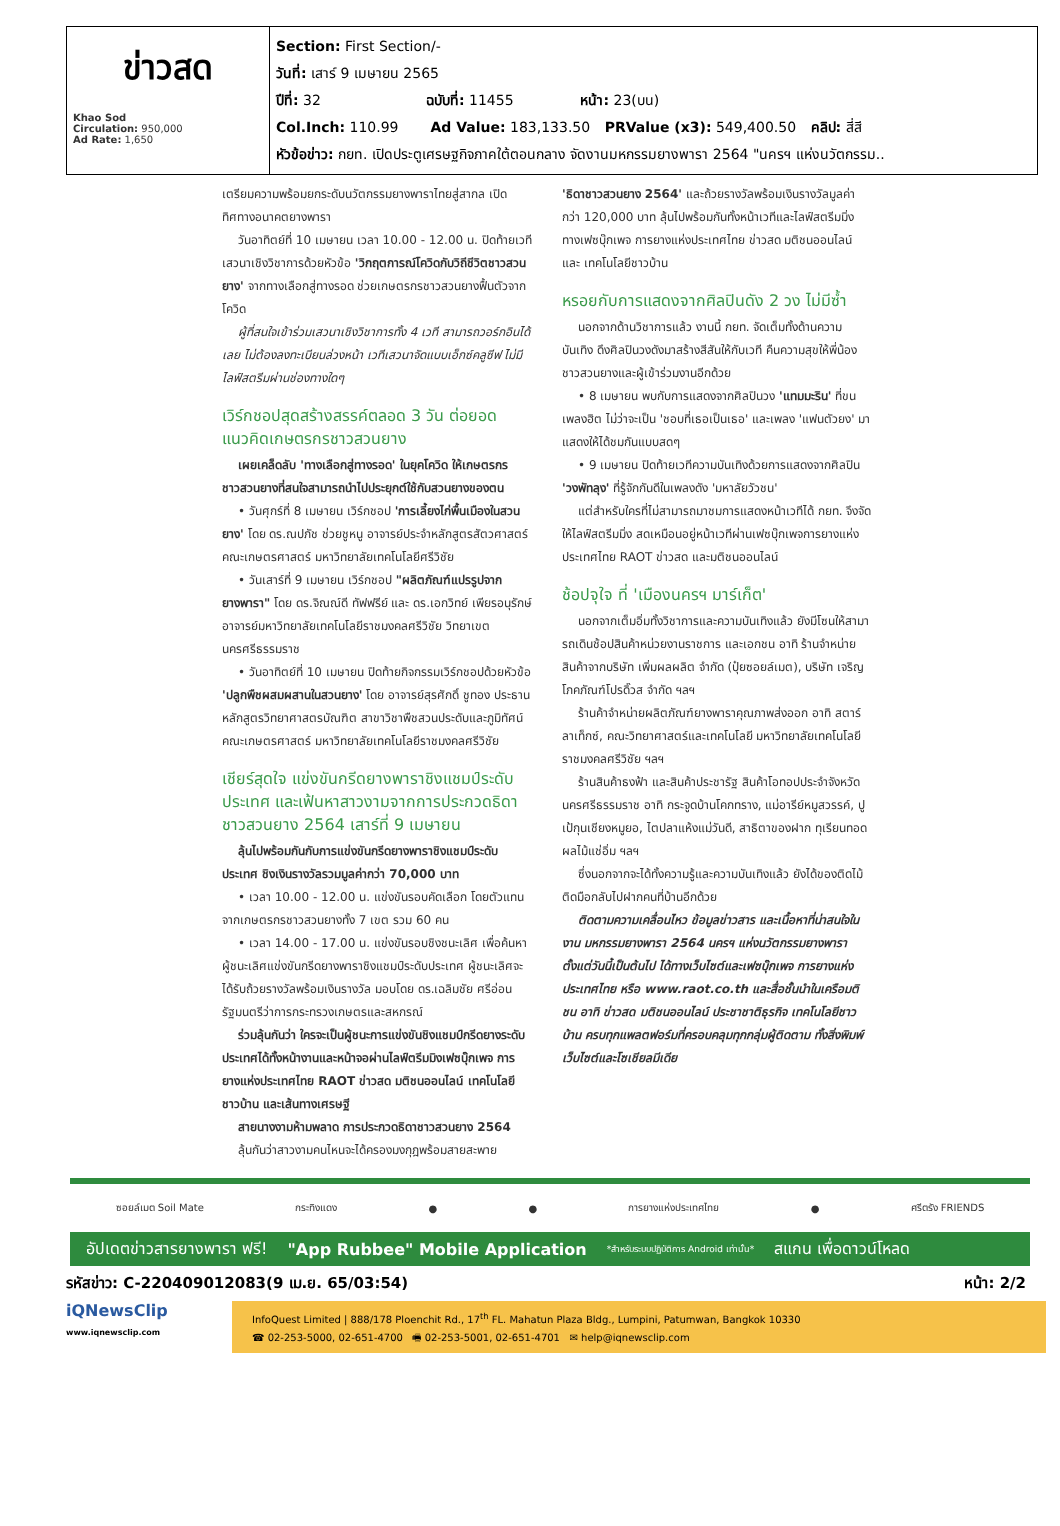ข่าวสด
Khao Sod
Circulation: 950,000
Ad Rate: 1,650
Section: First Section/-
วันที่: เสาร์ 9 เมษายน 2565
ปีที่: 32 ฉบับที่: 11455 หน้า: 23(บน)
Col.Inch: 110.99 Ad Value: 183,133.50 PRValue (x3): 549,400.50 คลิป: สี่สี
หัวข้อข่าว: กยท. เปิดประตูเศรษฐกิจภาคใต้ตอนกลาง จัดงานมหกรรมยางพารา 2564 "นครฯ แห่งนวัตกรรม..
เตรียมความพร้อมยกระดับนวัตกรรมยางพาราไทยสู่สากล เปิดทิศทางอนาคตยางพารา
วันอาทิตย์ที่ 10 เมษายน เวลา 10.00 - 12.00 น. ปิดท้ายเวทีเสวนาเชิงวิชาการด้วยหัวข้อ 'วิกฤตการณ์โควิดกับวิถีชีวิตชาวสวนยาง' จากทางเลือกสู่ทางรอด ช่วยเกษตรกรชาวสวนยางฟื้นตัวจากโควิด
ผู้ที่สนใจเข้าร่วมเสวนาเชิงวิชาการทั้ง 4 เวที สามารถวอร์กอินได้เลย ไม่ต้องลงทะเบียนล่วงหน้า เวทีเสวนาจัดแบบเอ็กซ์คลูซีฟ ไม่มีไลฟ์สตรีมผ่านช่องทางใดๆ
เวิร์กชอปสุดสร้างสรรค์ตลอด 3 วัน ต่อยอดแนวคิดเกษตรกรชาวสวนยาง
เผยเคล็ดลับ 'ทางเลือกสู่ทางรอด' ในยุคโควิด ให้เกษตรกรชาวสวนยางที่สนใจสามารถนำไปประยุกต์ใช้กับสวนยางของตน
• วันศุกร์ที่ 8 เมษายน เวิร์กชอป 'การเลี้ยงไก่พื้นเมืองในสวนยาง' โดย ดร.ณปภัช ช่วยชูหนู อาจารย์ประจำหลักสูตรสัตวศาสตร์ คณะเกษตรศาสตร์ มหาวิทยาลัยเทคโนโลยีศรีวิชัย
• วันเสาร์ที่ 9 เมษายน เวิร์กชอป "ผลิตภัณฑ์แปรรูปจากยางพารา" โดย ดร.จิณณ์ดี ทัฟฟรีย์ และ ดร.เอกวิทย์ เพียรอนุรักษ์ อาจารย์มหาวิทยาลัยเทคโนโลยีราชมงคลศรีวิชัย วิทยาเขตนครศรีธรรมราช
• วันอาทิตย์ที่ 10 เมษายน ปิดท้ายกิจกรรมเวิร์กชอปด้วยหัวข้อ 'ปลูกพืชผสมผสานในสวนยาง' โดย อาจารย์สุรศักดิ์ ชูทอง ประธานหลักสูตรวิทยาศาสตรบัณฑิต สาขาวิชาพืชสวนประดับและภูมิทัศน์ คณะเกษตรศาสตร์ มหาวิทยาลัยเทคโนโลยีราชมงคลศรีวิชัย
เชียร์สุดใจ แข่งขันกรีดยางพาราชิงแชมป์ระดับประเทศ และเฟ้นหาสาวงามจากการประกวดธิดาชาวสวนยาง 2564 เสาร์ที่ 9 เมษายน
ลุ้นไปพร้อมกันกับการแข่งขันกรีดยางพาราชิงแชมป์ระดับประเทศ ชิงเงินรางวัลรวมมูลค่ากว่า 70,000 บาท
• เวลา 10.00 - 12.00 น. แข่งขันรอบคัดเลือก โดยตัวแทนจากเกษตรกรชาวสวนยางทั้ง 7 เขต รวม 60 คน
• เวลา 14.00 - 17.00 น. แข่งขันรอบชิงชนะเลิศ เพื่อค้นหาผู้ชนะเลิศแข่งขันกรีดยางพาราชิงแชมป์ระดับประเทศ ผู้ชนะเลิศจะได้รับถ้วยรางวัลพร้อมเงินรางวัล มอบโดย ดร.เฉลิมชัย ศรีอ่อน รัฐมนตรีว่าการกระทรวงเกษตรและสหกรณ์
ร่วมลุ้นกันว่า ใครจะเป็นผู้ชนะการแข่งขันชิงแชมป์กรีดยางระดับประเทศได้ทั้งหน้างานและหน้าจอผ่านไลฟ์ตรีมมิงเฟซบุ๊กเพจ การยางแห่งประเทศไทย RAOT ข่าวสด มติชนออนไลน์ เทคโนโลยีชาวบ้าน และเส้นทางเศรษฐี
สายนางงามห้ามพลาด การประกวดธิดาชาวสวนยาง 2564
ลุ้นกันว่าสาวงามคนไหนจะได้ครองมงกุฎพร้อมสายสะพาย
'ธิดาชาวสวนยาง 2564' และถ้วยรางวัลพร้อมเงินรางวัลมูลค่ากว่า 120,000 บาท ลุ้นไปพร้อมกันทั้งหน้าเวทีและไลฟ์สตรีมมิ่งทางเฟซบุ๊กเพจ การยางแห่งประเทศไทย ข่าวสด มติชนออนไลน์ และ เทคโนโลยีชาวบ้าน
หรอยกับการแสดงจากศิลปินดัง 2 วง ไม่มีซ้ำ
นอกจากด้านวิชาการแล้ว งานนี้ กยท. จัดเต็มทั้งด้านความบันเทิง ดึงศิลปินวงดังมาสร้างสีสันให้กับเวที คืนความสุขให้พี่น้องชาวสวนยางและผู้เข้าร่วมงานอีกด้วย
• 8 เมษายน พบกับการแสดงจากศิลปินวง 'แทมมะริน' ที่ขนเพลงฮิต ไม่ว่าจะเป็น 'ชอบที่เธอเป็นเธอ' และเพลง 'แฟนตัวยง' มาแสดงให้ได้ชมกันแบบสดๆ
• 9 เมษายน ปิดท้ายเวทีความบันเทิงด้วยการแสดงจากศิลปิน 'วงพัทลุง' ที่รู้จักกันดีในเพลงดัง 'มหาลัยวัวชน'
แต่สำหรับใครที่ไม่สามารถมาชมการแสดงหน้าเวทีได้ กยท. จึงจัดให้ไลฟ์สตรีมมิ่ง สดเหมือนอยู่หน้าเวทีผ่านเฟซบุ๊กเพจการยางแห่งประเทศไทย RAOT ข่าวสด และมติชนออนไลน์
ช้อปจุใจ ที่ 'เมืองนครฯ มาร์เก็ต'
นอกจากเต็มอิ่มทั้งวิชาการและความบันเทิงแล้ว ยังมีโซนให้สามารถเดินช้อปสินค้าหน่วยงานราชการ และเอกชน อาทิ ร้านจำหน่ายสินค้าจากบริษัท เพิ่มผลผลิต จำกัด (ปุ๋ยซอยล์เมต), บริษัท เจริญโภคภัณฑ์โปรดิ๊วส จำกัด ฯลฯ
ร้านค้าจำหน่ายผลิตภัณฑ์ยางพาราคุณภาพส่งออก อาทิ สตาร์ลาเท็กซ์, คณะวิทยาศาสตร์และเทคโนโลยี มหาวิทยาลัยเทคโนโลยีราชมงคลศรีวิชัย ฯลฯ
ร้านสินค้าธงฟ้า และสินค้าประชารัฐ สินค้าโอทอปประจำจังหวัดนครศรีธรรมราช อาทิ กระจูดบ้านโคกทราง, แม่อารีย์หมูสวรรค์, ปูเป้กุนเชียงหมูยอ, ไตปลาแห้งแม่วันดี, สาธิตาของฝาก ทุเรียนทอด ผลไม้แช่อิ่ม ฯลฯ
ซึ่งนอกจากจะได้ทั้งความรู้และความบันเทิงแล้ว ยังได้ของติดไม้ติดมือกลับไปฝากคนที่บ้านอีกด้วย
ติดตามความเคลื่อนไหว ข้อมูลข่าวสาร และเนื้อหาที่น่าสนใจในงาน มหกรรมยางพารา 2564 นครฯ แห่งนวัตกรรมยางพารา ตั้งแต่วันนี้เป็นต้นไป ได้ทางเว็บไซต์และเฟซบุ๊กเพจ การยางแห่งประเทศไทย หรือ www.raot.co.th และสื่อชั้นนำในเครือมติชน อาทิ ข่าวสด มติชนออนไลน์ ประชาชาติธุรกิจ เทคโนโลยีชาวบ้าน ครบทุกแพลตฟอร์มที่ครอบคลุมทุกกลุ่มผู้ติดตาม ทั้งสิ่งพิมพ์ เว็บไซต์และโซเชียลมีเดีย
ซอยล์เมต Soil Mate กระทิงแดง ● ● การยางแห่งประเทศไทย ● ศรีตรัง FRIENDS
อัปเดตข่าวสารยางพารา ฟรี! "App Rubbee" Mobile Application *สำหรับระบบปฏิบัติการ Android เท่านั้น* สแกน เพื่อดาวน์โหลด
รหัสข่าว: C-220409012083(9 เม.ย. 65/03:54) หน้า: 2/2
iQNewsClip
www.iqnewsclip.com
InfoQuest Limited | 888/178 Ploenchit Rd., 17<sup>th</sup> FL. Mahatun Plaza Bldg., Lumpini, Patumwan, Bangkok 10330
☎ 02-253-5000, 02-651-4700 🖷 02-253-5001, 02-651-4701 ✉ help@iqnewsclip.com